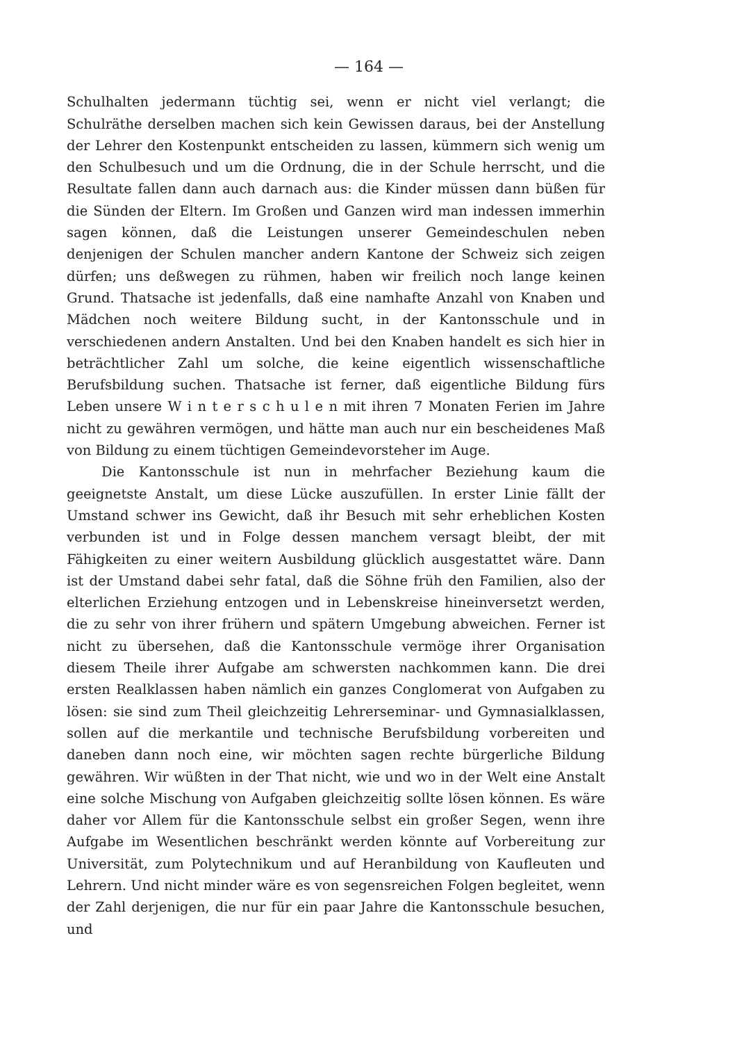— 164 —
Schulhalten jedermann tüchtig sei, wenn er nicht viel verlangt; die Schulräthe derselben machen sich kein Gewissen daraus, bei der Anstellung der Lehrer den Kostenpunkt entscheiden zu lassen, kümmern sich wenig um den Schulbesuch und um die Ordnung, die in der Schule herrscht, und die Resultate fallen dann auch darnach aus: die Kinder müssen dann büßen für die Sünden der Eltern. Im Großen und Ganzen wird man indessen immerhin sagen können, daß die Leistungen unserer Gemeindeschulen neben denjenigen der Schulen mancher andern Kantone der Schweiz sich zeigen dürfen; uns deßwegen zu rühmen, haben wir freilich noch lange keinen Grund. Thatsache ist jedenfalls, daß eine namhafte Anzahl von Knaben und Mädchen noch weitere Bildung sucht, in der Kantonsschule und in verschiedenen andern Anstalten. Und bei den Knaben handelt es sich hier in beträchtlicher Zahl um solche, die keine eigentlich wissenschaftliche Berufsbildung suchen. Thatsache ist ferner, daß eigentliche Bildung fürs Leben unsere W i n t e r s c h u l e n mit ihren 7 Monaten Ferien im Jahre nicht zu gewähren vermögen, und hätte man auch nur ein bescheidenes Maß von Bildung zu einem tüchtigen Gemeindevorsteher im Auge.
Die Kantonsschule ist nun in mehrfacher Beziehung kaum die geeignetste Anstalt, um diese Lücke auszufüllen. In erster Linie fällt der Umstand schwer ins Gewicht, daß ihr Besuch mit sehr erheblichen Kosten verbunden ist und in Folge dessen manchem versagt bleibt, der mit Fähigkeiten zu einer weitern Ausbildung glücklich ausgestattet wäre. Dann ist der Umstand dabei sehr fatal, daß die Söhne früh den Familien, also der elterlichen Erziehung entzogen und in Lebenskreise hineinversetzt werden, die zu sehr von ihrer frühern und spätern Umgebung abweichen. Ferner ist nicht zu übersehen, daß die Kantonsschule vermöge ihrer Organisation diesem Theile ihrer Aufgabe am schwersten nachkommen kann. Die drei ersten Realklassen haben nämlich ein ganzes Conglomerat von Aufgaben zu lösen: sie sind zum Theil gleichzeitig Lehrerseminar- und Gymnasialklassen, sollen auf die merkantile und technische Berufsbildung vorbereiten und daneben dann noch eine, wir möchten sagen rechte bürgerliche Bildung gewähren. Wir wüßten in der That nicht, wie und wo in der Welt eine Anstalt eine solche Mischung von Aufgaben gleichzeitig sollte lösen können. Es wäre daher vor Allem für die Kantonsschule selbst ein großer Segen, wenn ihre Aufgabe im Wesentlichen beschränkt werden könnte auf Vorbereitung zur Universität, zum Polytechnikum und auf Heranbildung von Kaufleuten und Lehrern. Und nicht minder wäre es von segensreichen Folgen begleitet, wenn der Zahl derjenigen, die nur für ein paar Jahre die Kantonsschule besuchen, und